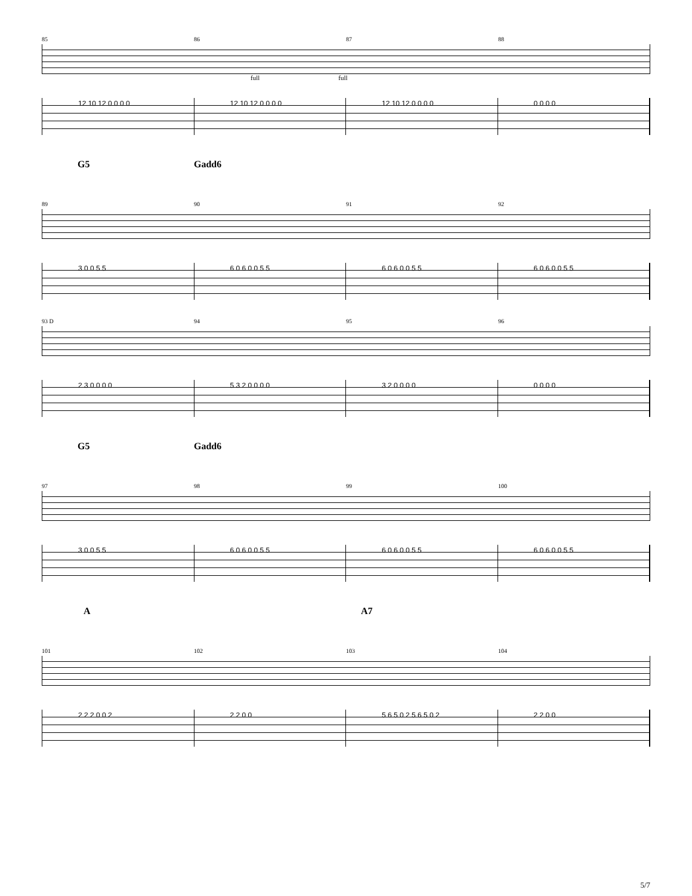85 86 87 88
full full
12 10 12 0 0 0 0 12 10 12 0 0 0 0 12 10 12 0 0 0 0 0 0 0 0
G5 Gadd6
89 90 91 92
3 0 0 5 5 6 0 6 0 0 5 5 6 0 6 0 0 5 5 6 0 6 0 0 5 5
93 D 94 95 96
2 3 0 0 0 0 5 3 2 0 0 0 0 3 2 0 0 0 0 0 0 0 0
G5 Gadd6
97 98 99 100
3 0 0 5 5 6 0 6 0 0 5 5 6 0 6 0 0 5 5 6 0 6 0 0 5 5
A A7
101 102 103 104
2 2 2 0 0 2 2 2 0 0 5 6 5 0 2 5 6 5 0 2 2 2 0 0
5/7